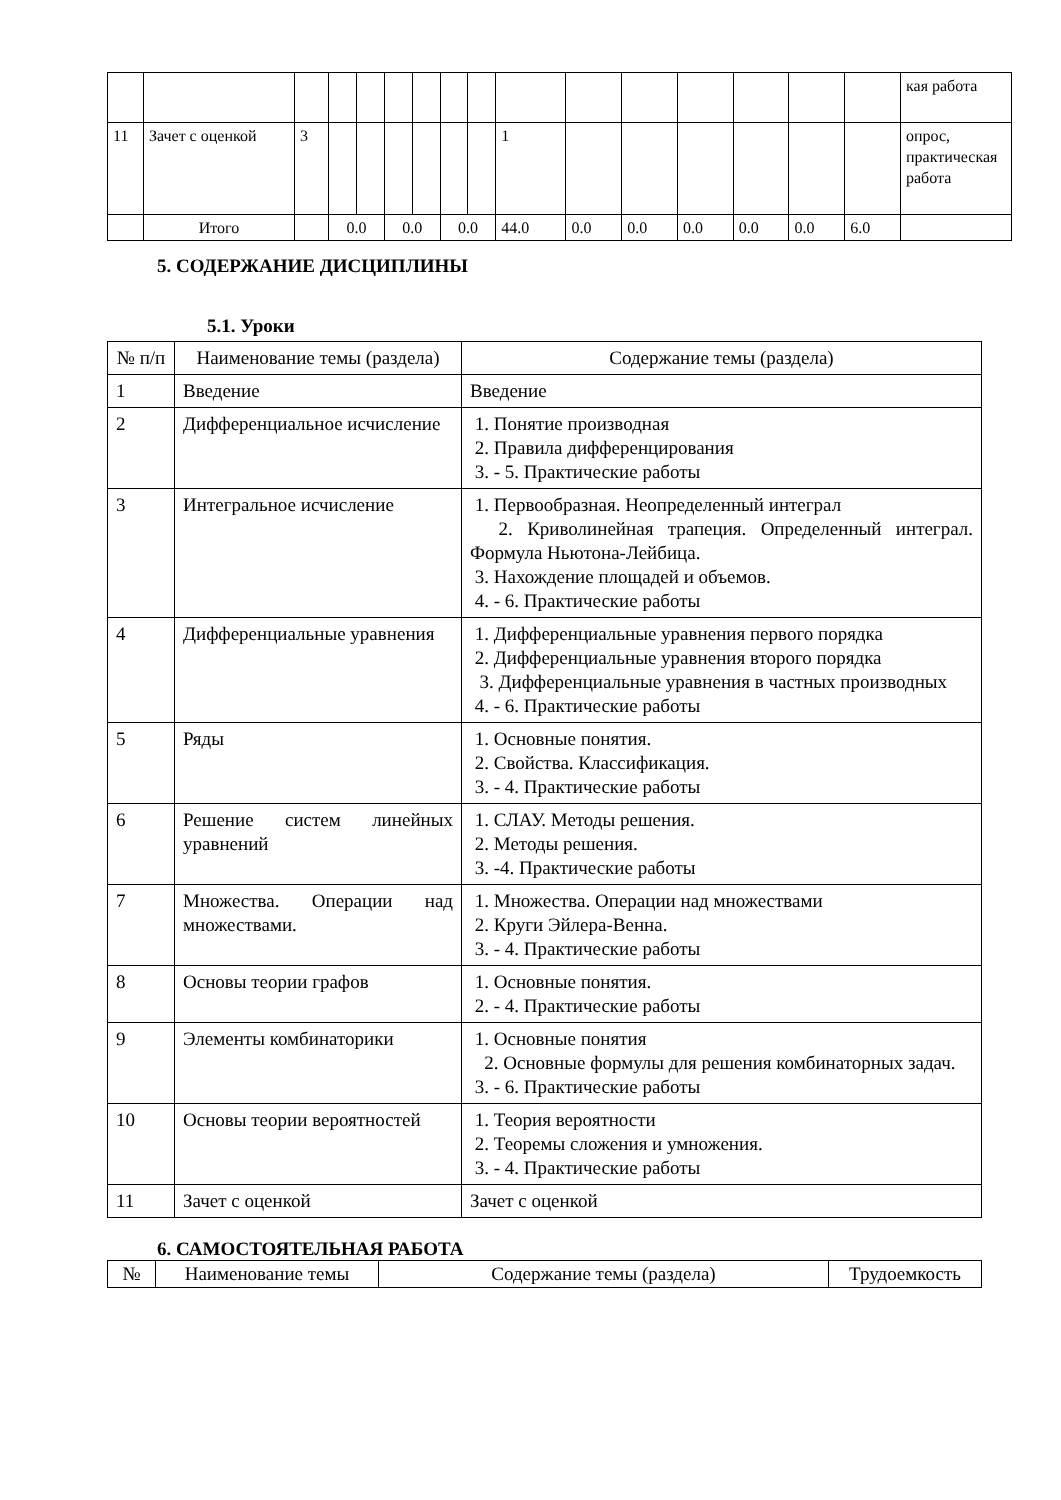| | | | | | | | | | | | | | | | | кая работа |
| 11 | Зачет с оценкой | 3 | | | | | | | 1 | | | | | | | опрос, практическая работа |
| | Итого | | 0.0 | | 0.0 | | 0.0 | | 44.0 | 0.0 | 0.0 | 0.0 | 0.0 | 0.0 | 6.0 | |
5. СОДЕРЖАНИЕ ДИСЦИПЛИНЫ
5.1. Уроки
| № п/п | Наименование темы (раздела) | Содержание темы (раздела) |
| 1 | Введение | Введение |
| 2 | Дифференциальное исчисление | 1. Понятие производная 2. Правила дифференцирования 3. - 5. Практические работы |
| 3 | Интегральное исчисление | 1. Первообразная. Неопределенный интеграл 2. Криволинейная трапеция. Определенный интеграл. Формула Ньютона-Лейбица. 3. Нахождение площадей и объемов. 4. - 6. Практические работы |
| 4 | Дифференциальные уравнения | 1. Дифференциальные уравнения первого порядка 2. Дифференциальные уравнения второго порядка 3. Дифференциальные уравнения в частных производных 4. - 6. Практические работы |
| 5 | Ряды | 1. Основные понятия. 2. Свойства. Классификация. 3. - 4. Практические работы |
| 6 | Решение систем линейных уравнений | 1. СЛАУ. Методы решения. 2. Методы решения. 3. -4. Практические работы |
| 7 | Множества. Операции над множествами. | 1. Множества. Операции над множествами 2. Круги Эйлера-Венна. 3. - 4. Практические работы |
| 8 | Основы теории графов | 1. Основные понятия. 2. - 4. Практические работы |
| 9 | Элементы комбинаторики | 1. Основные понятия 2. Основные формулы для решения комбинаторных задач. 3. - 6. Практические работы |
| 10 | Основы теории вероятностей | 1. Теория вероятности 2. Теоремы сложения и умножения. 3. - 4. Практические работы |
| 11 | Зачет с оценкой | Зачет с оценкой |
6. САМОСТОЯТЕЛЬНАЯ РАБОТА
| № | Наименование темы | Содержание темы (раздела) | Трудоемкость |